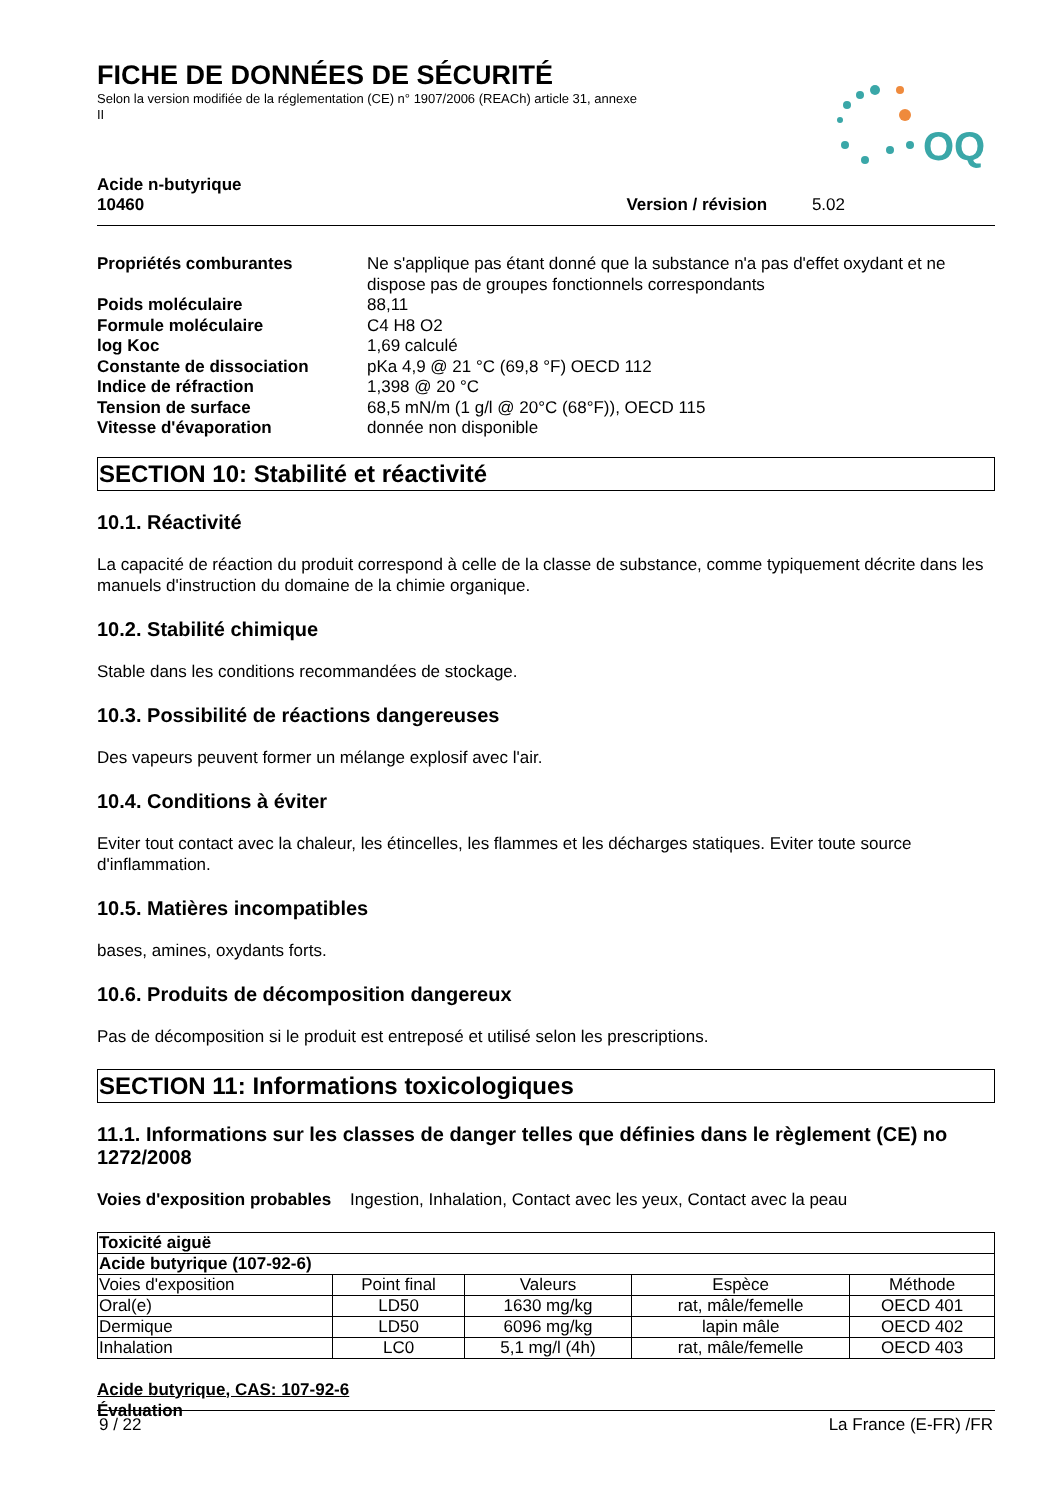FICHE DE DONNÉES DE SÉCURITÉ
Selon la version modifiée de la réglementation (CE) n° 1907/2006 (REACh) article 31, annexe II
OQ
Acide n-butyrique
10460 Version / révision 5.02
| Propriétés comburantes | Ne s'applique pas étant donné que la substance n'a pas d'effet oxydant et ne dispose pas de groupes fonctionnels correspondants |
| Poids moléculaire | 88,11 |
| Formule moléculaire | C4 H8 O2 |
| log Koc | 1,69 calculé |
| Constante de dissociation | pKa 4,9 @ 21 °C (69,8 °F) OECD 112 |
| Indice de réfraction | 1,398 @ 20 °C |
| Tension de surface | 68,5 mN/m (1 g/l @ 20°C (68°F)), OECD 115 |
| Vitesse d'évaporation | donnée non disponible |
SECTION 10: Stabilité et réactivité
10.1. Réactivité
La capacité de réaction du produit correspond à celle de la classe de substance, comme typiquement décrite dans les manuels d'instruction du domaine de la chimie organique.
10.2. Stabilité chimique
Stable dans les conditions recommandées de stockage.
10.3. Possibilité de réactions dangereuses
Des vapeurs peuvent former un mélange explosif avec l'air.
10.4. Conditions à éviter
Eviter tout contact avec la chaleur, les étincelles, les flammes et les décharges statiques. Eviter toute source d'inflammation.
10.5. Matières incompatibles
bases, amines, oxydants forts.
10.6. Produits de décomposition dangereux
Pas de décomposition si le produit est entreposé et utilisé selon les prescriptions.
SECTION 11: Informations toxicologiques
11.1. Informations sur les classes de danger telles que définies dans le règlement (CE) no 1272/2008
Voies d'exposition probables Ingestion, Inhalation, Contact avec les yeux, Contact avec la peau
| Toxicité aiguë | | | | |
| --- | --- | --- | --- | --- |
| Acide butyrique (107-92-6) | | | | |
| Voies d'exposition | Point final | Valeurs | Espèce | Méthode |
| Oral(e) | LD50 | 1630 mg/kg | rat, mâle/femelle | OECD 401 |
| Dermique | LD50 | 6096 mg/kg | lapin mâle | OECD 402 |
| Inhalation | LC0 | 5,1 mg/l (4h) | rat, mâle/femelle | OECD 403 |
Acide butyrique, CAS: 107-92-6
Évaluation
9 / 22 La France (E-FR) /FR